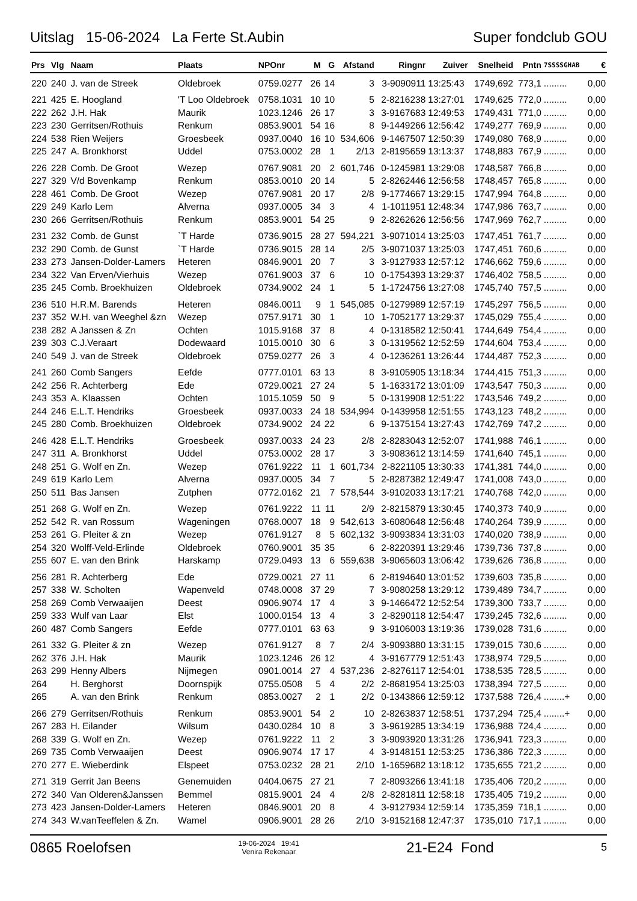Uitslag 15-06-2024 La Ferte St.Aubin Super fondclub GOU
| Prs | Vlg | Naam | Plaats | NPOnr | M | G | Afstand | Ringnr | Zuiver | Snelheid | Pntn | 7SSSSGHAB | € |
| --- | --- | --- | --- | --- | --- | --- | --- | --- | --- | --- | --- | --- | --- |
| 220 | 240 | J. van de Streek | Oldebroek | 0759.0277 | 26 | 14 | 3 | 3-9090911 | 13:25:43 | 1749,692 | 773,1 | ......... | 0,00 |
| 221 | 425 | E. Hoogland | 'T Loo Oldebroek | 0758.1031 | 10 | 10 | 5 | 2-8216238 | 13:27:01 | 1749,625 | 772,0 | ......... | 0,00 |
| 222 | 262 | J.H. Hak | Maurik | 1023.1246 | 26 | 17 | 3 | 3-9167683 | 12:49:53 | 1749,431 | 771,0 | ......... | 0,00 |
| 223 | 230 | Gerritsen/Rothuis | Renkum | 0853.9001 | 54 | 16 | 8 | 9-1449266 | 12:56:42 | 1749,277 | 769,9 | ......... | 0,00 |
| 224 | 538 | Rien Weijers | Groesbeek | 0937.0040 | 16 | 10 | 534,606 | 9-1467507 | 12:50:39 | 1749,080 | 768,9 | ......... | 0,00 |
| 225 | 247 | A. Bronkhorst | Uddel | 0753.0002 | 28 | 1 | 2/13 | 2-8195659 | 13:13:37 | 1748,883 | 767,9 | ......... | 0,00 |
| 226 | 228 | Comb. De Groot | Wezep | 0767.9081 | 20 | 2 | 601,746 | 0-1245981 | 13:29:08 | 1748,587 | 766,8 | ......... | 0,00 |
| 227 | 329 | V/d Bovenkamp | Renkum | 0853.0010 | 20 | 14 | 5 | 2-8262446 | 12:56:58 | 1748,457 | 765,8 | ......... | 0,00 |
| 228 | 461 | Comb. De Groot | Wezep | 0767.9081 | 20 | 17 | 2/8 | 9-1774667 | 13:29:15 | 1747,994 | 764,8 | ......... | 0,00 |
| 229 | 249 | Karlo Lem | Alverna | 0937.0005 | 34 | 3 | 4 | 1-1011951 | 12:48:34 | 1747,986 | 763,7 | ......... | 0,00 |
| 230 | 266 | Gerritsen/Rothuis | Renkum | 0853.9001 | 54 | 25 | 9 | 2-8262626 | 12:56:56 | 1747,969 | 762,7 | ......... | 0,00 |
| 231 | 232 | Comb. de Gunst | `T Harde | 0736.9015 | 28 | 27 | 594,221 | 3-9071014 | 13:25:03 | 1747,451 | 761,7 | ......... | 0,00 |
| 232 | 290 | Comb. de Gunst | `T Harde | 0736.9015 | 28 | 14 | 2/5 | 3-9071037 | 13:25:03 | 1747,451 | 760,6 | ......... | 0,00 |
| 233 | 273 | Jansen-Dolder-Lamers | Heteren | 0846.9001 | 20 | 7 | 3 | 3-9127933 | 12:57:12 | 1746,662 | 759,6 | ......... | 0,00 |
| 234 | 322 | Van Erven/Vierhuis | Wezep | 0761.9003 | 37 | 6 | 10 | 0-1754393 | 13:29:37 | 1746,402 | 758,5 | ......... | 0,00 |
| 235 | 245 | Comb. Broekhuizen | Oldebroek | 0734.9002 | 24 | 1 | 5 | 1-1724756 | 13:27:08 | 1745,740 | 757,5 | ......... | 0,00 |
| 236 | 510 | H.R.M. Barends | Heteren | 0846.0011 | 9 | 1 | 545,085 | 0-1279989 | 12:57:19 | 1745,297 | 756,5 | ......... | 0,00 |
| 237 | 352 | W.H. van Weeghel &zn | Wezep | 0757.9171 | 30 | 1 | 10 | 1-7052177 | 13:29:37 | 1745,029 | 755,4 | ......... | 0,00 |
| 238 | 282 | A Janssen & Zn | Ochten | 1015.9168 | 37 | 8 | 4 | 0-1318582 | 12:50:41 | 1744,649 | 754,4 | ......... | 0,00 |
| 239 | 303 | C.J.Veraart | Dodewaard | 1015.0010 | 30 | 6 | 3 | 0-1319562 | 12:52:59 | 1744,604 | 753,4 | ......... | 0,00 |
| 240 | 549 | J. van de Streek | Oldebroek | 0759.0277 | 26 | 3 | 4 | 0-1236261 | 13:26:44 | 1744,487 | 752,3 | ......... | 0,00 |
| 241 | 260 | Comb Sangers | Eefde | 0777.0101 | 63 | 13 | 8 | 3-9105905 | 13:18:34 | 1744,415 | 751,3 | ......... | 0,00 |
| 242 | 256 | R. Achterberg | Ede | 0729.0021 | 27 | 24 | 5 | 1-1633172 | 13:01:09 | 1743,547 | 750,3 | ......... | 0,00 |
| 243 | 353 | A. Klaassen | Ochten | 1015.1059 | 50 | 9 | 5 | 0-1319908 | 12:51:22 | 1743,546 | 749,2 | ......... | 0,00 |
| 244 | 246 | E.L.T. Hendriks | Groesbeek | 0937.0033 | 24 | 18 | 534,994 | 0-1439958 | 12:51:55 | 1743,123 | 748,2 | ......... | 0,00 |
| 245 | 280 | Comb. Broekhuizen | Oldebroek | 0734.9002 | 24 | 22 | 6 | 9-1375154 | 13:27:43 | 1742,769 | 747,2 | ......... | 0,00 |
| 246 | 428 | E.L.T. Hendriks | Groesbeek | 0937.0033 | 24 | 23 | 2/8 | 2-8283043 | 12:52:07 | 1741,988 | 746,1 | ......... | 0,00 |
| 247 | 311 | A. Bronkhorst | Uddel | 0753.0002 | 28 | 17 | 3 | 3-9083612 | 13:14:59 | 1741,640 | 745,1 | ......... | 0,00 |
| 248 | 251 | G. Wolf en Zn. | Wezep | 0761.9222 | 11 | 1 | 601,734 | 2-8221105 | 13:30:33 | 1741,381 | 744,0 | ......... | 0,00 |
| 249 | 619 | Karlo Lem | Alverna | 0937.0005 | 34 | 7 | 5 | 2-8287382 | 12:49:47 | 1741,008 | 743,0 | ......... | 0,00 |
| 250 | 511 | Bas Jansen | Zutphen | 0772.0162 | 21 | 7 | 578,544 | 3-9102033 | 13:17:21 | 1740,768 | 742,0 | ......... | 0,00 |
| 251 | 268 | G. Wolf en Zn. | Wezep | 0761.9222 | 11 | 11 | 2/9 | 2-8215879 | 13:30:45 | 1740,373 | 740,9 | ......... | 0,00 |
| 252 | 542 | R. van Rossum | Wageningen | 0768.0007 | 18 | 9 | 542,613 | 3-6080648 | 12:56:48 | 1740,264 | 739,9 | ......... | 0,00 |
| 253 | 261 | G. Pleiter & zn | Wezep | 0761.9127 | 8 | 5 | 602,132 | 3-9093834 | 13:31:03 | 1740,020 | 738,9 | ......... | 0,00 |
| 254 | 320 | Wolff-Veld-Erlinde | Oldebroek | 0760.9001 | 35 | 35 | 6 | 2-8220391 | 13:29:46 | 1739,736 | 737,8 | ......... | 0,00 |
| 255 | 607 | E. van den Brink | Harskamp | 0729.0493 | 13 | 6 | 559,638 | 3-9065603 | 13:06:42 | 1739,626 | 736,8 | ......... | 0,00 |
| 256 | 281 | R. Achterberg | Ede | 0729.0021 | 27 | 11 | 6 | 2-8194640 | 13:01:52 | 1739,603 | 735,8 | ......... | 0,00 |
| 257 | 338 | W. Scholten | Wapenveld | 0748.0008 | 37 | 29 | 7 | 3-9080258 | 13:29:12 | 1739,489 | 734,7 | ......... | 0,00 |
| 258 | 269 | Comb Verwaaijen | Deest | 0906.9074 | 17 | 4 | 3 | 9-1466472 | 12:52:54 | 1739,300 | 733,7 | ......... | 0,00 |
| 259 | 333 | Wulf van Laar | Elst | 1000.0154 | 13 | 4 | 3 | 2-8290118 | 12:54:47 | 1739,245 | 732,6 | ......... | 0,00 |
| 260 | 487 | Comb Sangers | Eefde | 0777.0101 | 63 | 63 | 9 | 3-9106003 | 13:19:36 | 1739,028 | 731,6 | ......... | 0,00 |
| 261 | 332 | G. Pleiter & zn | Wezep | 0761.9127 | 8 | 7 | 2/4 | 3-9093880 | 13:31:15 | 1739,015 | 730,6 | ......... | 0,00 |
| 262 | 376 | J.H. Hak | Maurik | 1023.1246 | 26 | 12 | 4 | 3-9167779 | 12:51:43 | 1738,974 | 729,5 | ......... | 0,00 |
| 263 | 299 | Henny Albers | Nijmegen | 0901.0014 | 27 | 4 | 537,236 | 2-8276117 | 12:54:01 | 1738,535 | 728,5 | ......... | 0,00 |
| 264 | | H. Berghorst | Doornspijk | 0755.0508 | 5 | 4 | 2/2 | 2-8681954 | 13:25:03 | 1738,394 | 727,5 | ......... | 0,00 |
| 265 | | A. van den Brink | Renkum | 0853.0027 | 2 | 1 | 2/2 | 0-1343866 | 12:59:12 | 1737,588 | 726,4 | ........+ | 0,00 |
| 266 | 279 | Gerritsen/Rothuis | Renkum | 0853.9001 | 54 | 2 | 10 | 2-8263837 | 12:58:51 | 1737,294 | 725,4 | ........+ | 0,00 |
| 267 | 283 | H. Eilander | Wilsum | 0430.0284 | 10 | 8 | 3 | 3-9619285 | 13:34:19 | 1736,988 | 724,4 | ......... | 0,00 |
| 268 | 339 | G. Wolf en Zn. | Wezep | 0761.9222 | 11 | 2 | 3 | 3-9093920 | 13:31:26 | 1736,941 | 723,3 | ......... | 0,00 |
| 269 | 735 | Comb Verwaaijen | Deest | 0906.9074 | 17 | 17 | 4 | 3-9148151 | 12:53:25 | 1736,386 | 722,3 | ......... | 0,00 |
| 270 | 277 | E. Wieberdink | Elspeet | 0753.0232 | 28 | 21 | 2/10 | 1-1659682 | 13:18:12 | 1735,655 | 721,2 | ......... | 0,00 |
| 271 | 319 | Gerrit Jan Beens | Genemuiden | 0404.0675 | 27 | 21 | 7 | 2-8093266 | 13:41:18 | 1735,406 | 720,2 | ......... | 0,00 |
| 272 | 340 | Van Olderen&Janssen | Bemmel | 0815.9001 | 24 | 4 | 2/8 | 2-8281811 | 12:58:18 | 1735,405 | 719,2 | ......... | 0,00 |
| 273 | 423 | Jansen-Dolder-Lamers | Heteren | 0846.9001 | 20 | 8 | 4 | 3-9127934 | 12:59:14 | 1735,359 | 718,1 | ......... | 0,00 |
| 274 | 343 | W.vanTeeffelen & Zn. | Wamel | 0906.9001 | 28 | 26 | 2/10 | 3-9152168 | 12:47:37 | 1735,010 | 717,1 | ......... | 0,00 |
0865 Roelofsen 19-06-2024 19:41
Venira Rekenaar 21-E24 Fond 5